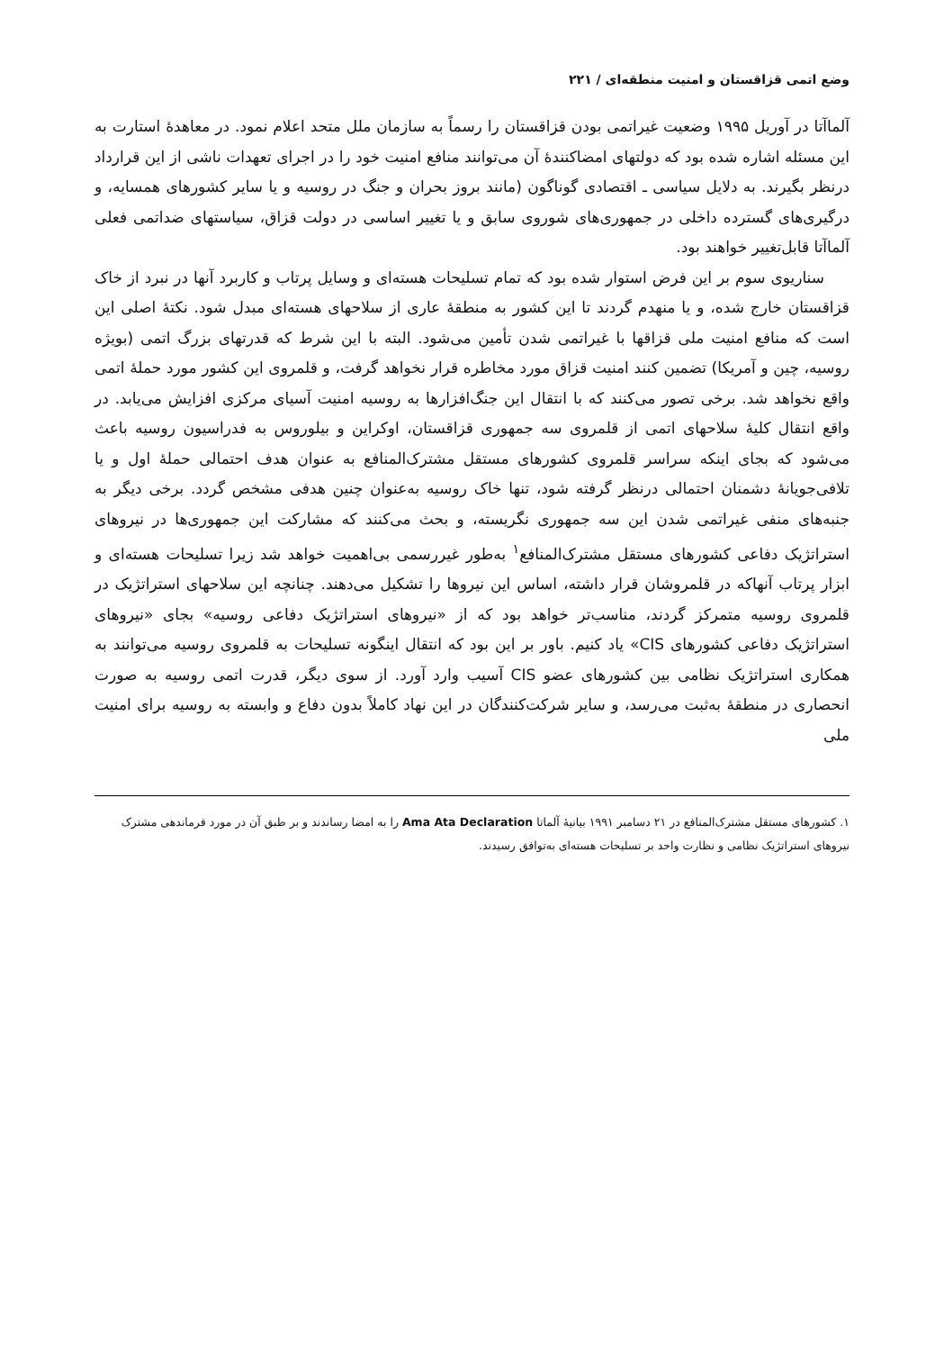وضع اتمی قزاقستان و امنیت منطقه‌ای / ۲۲۱
آلماآتا در آوریل ۱۹۹۵ وضعیت غیراتمی بودن قزاقستان را رسماً به سازمان ملل متحد اعلام نمود. در معاهدهٔ استارت به این مسئله اشاره شده بود که دولتهای امضاکنندهٔ آن می‌توانند منافع امنیت خود را در اجرای تعهدات ناشی از این قرارداد درنظر بگیرند. به دلایل سیاسی ـ اقتصادی گوناگون (مانند بروز بحران و جنگ در روسیه و یا سایر کشورهای همسایه، و درگیری‌های گسترده داخلی در جمهوری‌های شوروی سابق و یا تغییر اساسی در دولت قزاق، سیاستهای ضداتمی فعلی آلماآتا قابل‌تغییر خواهند بود.
سناریوی سوم بر این فرض استوار شده بود که تمام تسلیحات هسته‌ای و وسایل پرتاب و کاربرد آنها در نبرد از خاک قزاقستان خارج شده، و یا منهدم گردند تا این کشور به منطقهٔ عاری از سلاحهای هسته‌ای مبدل شود. نکتهٔ اصلی این است که منافع امنیت ملی قزاقها با غیراتمی شدن تأمین می‌شود. البته با این شرط که قدرتهای بزرگ اتمی (بویژه روسیه، چین و آمریکا) تضمین کنند امنیت قزاق مورد مخاطره قرار نخواهد گرفت، و قلمروی این کشور مورد حملهٔ اتمی واقع نخواهد شد. برخی تصور می‌کنند که با انتقال این جنگ‌افزارها به روسیه امنیت آسیای مرکزی افزایش می‌یابد. در واقع انتقال کلیهٔ سلاحهای اتمی از قلمروی سه جمهوری قزاقستان، اوکراین و بیلوروس به فدراسیون روسیه باعث می‌شود که بجای اینکه سراسر قلمروی کشورهای مستقل مشترک‌المنافع به عنوان هدف احتمالی حملهٔ اول و یا تلافی‌جویانهٔ دشمنان احتمالی درنظر گرفته شود، تنها خاک روسیه به‌عنوان چنین هدفی مشخص گردد. برخی دیگر به جنبه‌های منفی غیراتمی شدن این سه جمهوری نگریسته، و بحث می‌کنند که مشارکت این جمهوری‌ها در نیروهای استراتژیک دفاعی کشورهای مستقل مشترک‌المنافع<sup>۱</sup> به‌طور غیررسمی بی‌اهمیت خواهد شد زیرا تسلیحات هسته‌ای و ابزار پرتاب آنهاکه در قلمروشان قرار داشته، اساس این نیروها را تشکیل می‌دهند. چنانچه این سلاحهای استراتژیک در قلمروی روسیه متمرکز گردند، مناسب‌تر خواهد بود که از «نیروهای استراتژیک دفاعی روسیه» بجای «نیروهای استراتژیک دفاعی کشورهای CIS» یاد کنیم. باور بر این بود که انتقال اینگونه تسلیحات به قلمروی روسیه می‌توانند به همکاری استراتژیک نظامی بین کشورهای عضو CIS آسیب وارد آورد. از سوی دیگر، قدرت اتمی روسیه به صورت انحصاری در منطقهٔ به‌ثبت می‌رسد، و سایر شرکت‌کنندگان در این نهاد کاملاً بدون دفاع و وابسته به روسیه برای امنیت ملی
۱. کشورهای مستقل مشترک‌المنافع در ۲۱ دسامبر ۱۹۹۱ بیانیهٔ آلماتا Ama Ata Declaration را به امضا رساندند و بر طبق آن در مورد فرماندهی مشترک نیروهای استراتژیک نظامی و نظارت واحد بر تسلیحات هسته‌ای به‌توافق رسیدند.